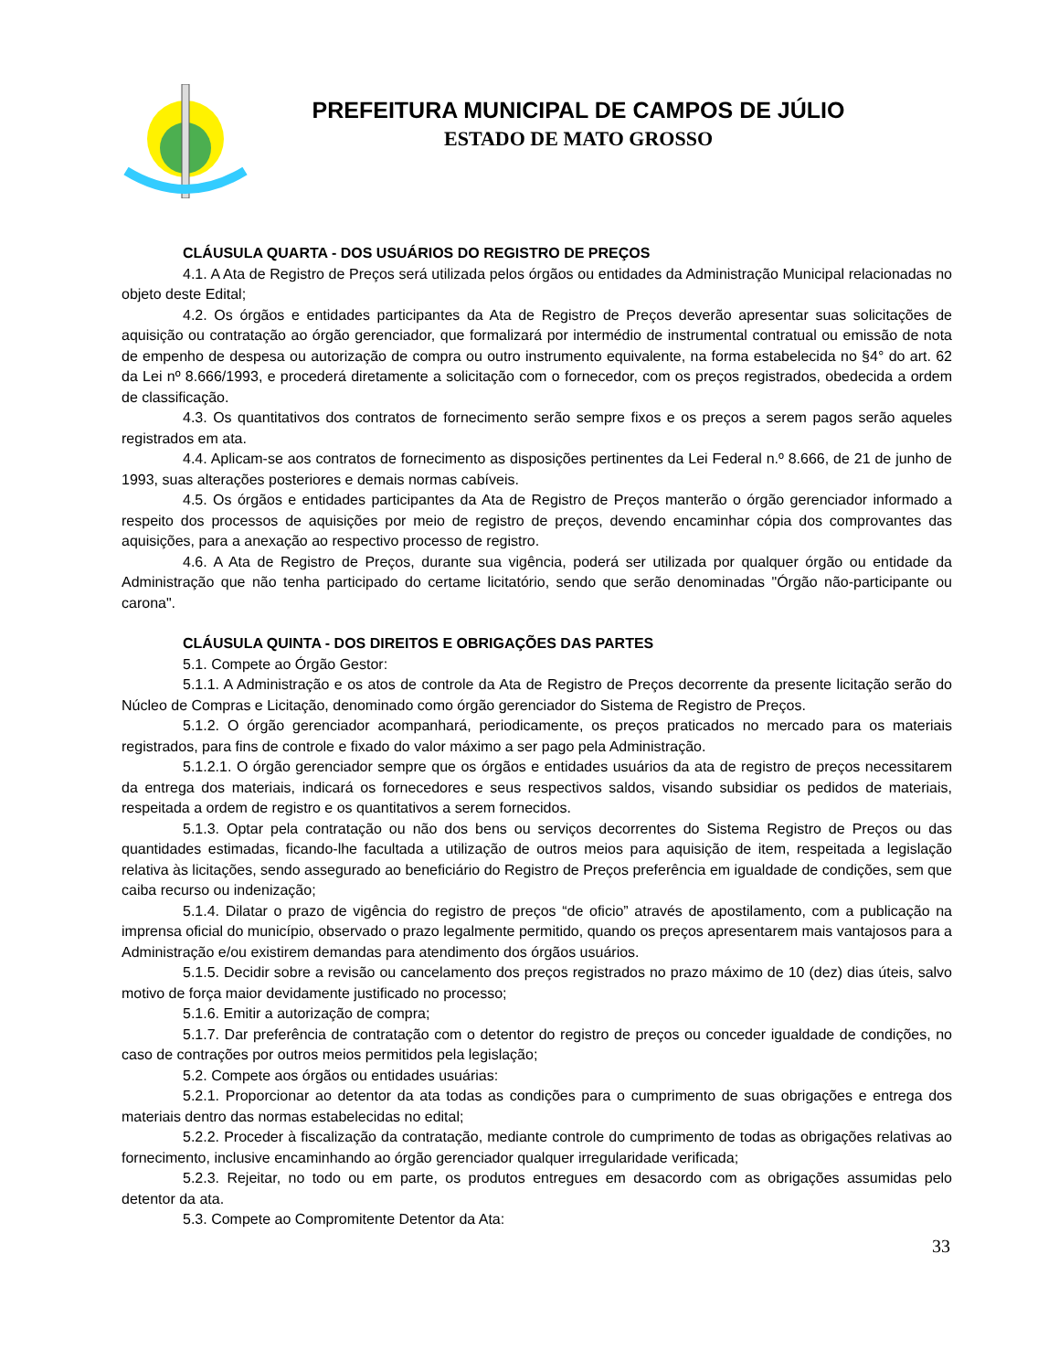PREFEITURA MUNICIPAL DE CAMPOS DE JÚLIO
ESTADO DE MATO GROSSO
CLÁUSULA QUARTA - DOS USUÁRIOS DO REGISTRO DE PREÇOS
4.1. A Ata de Registro de Preços será utilizada pelos órgãos ou entidades da Administração Municipal relacionadas no objeto deste Edital;
4.2. Os órgãos e entidades participantes da Ata de Registro de Preços deverão apresentar suas solicitações de aquisição ou contratação ao órgão gerenciador, que formalizará por intermédio de instrumental contratual ou emissão de nota de empenho de despesa ou autorização de compra ou outro instrumento equivalente, na forma estabelecida no §4° do art. 62 da Lei nº 8.666/1993, e procederá diretamente a solicitação com o fornecedor, com os preços registrados, obedecida a ordem de classificação.
4.3. Os quantitativos dos contratos de fornecimento serão sempre fixos e os preços a serem pagos serão aqueles registrados em ata.
4.4. Aplicam-se aos contratos de fornecimento as disposições pertinentes da Lei Federal n.º 8.666, de 21 de junho de 1993, suas alterações posteriores e demais normas cabíveis.
4.5. Os órgãos e entidades participantes da Ata de Registro de Preços manterão o órgão gerenciador informado a respeito dos processos de aquisições por meio de registro de preços, devendo encaminhar cópia dos comprovantes das aquisições, para a anexação ao respectivo processo de registro.
4.6. A Ata de Registro de Preços, durante sua vigência, poderá ser utilizada por qualquer órgão ou entidade da Administração que não tenha participado do certame licitatório, sendo que serão denominadas "Órgão não-participante ou carona".
CLÁUSULA QUINTA - DOS DIREITOS E OBRIGAÇÕES DAS PARTES
5.1. Compete ao Órgão Gestor:
5.1.1. A Administração e os atos de controle da Ata de Registro de Preços decorrente da presente licitação serão do Núcleo de Compras e Licitação, denominado como órgão gerenciador do Sistema de Registro de Preços.
5.1.2. O órgão gerenciador acompanhará, periodicamente, os preços praticados no mercado para os materiais registrados, para fins de controle e fixado do valor máximo a ser pago pela Administração.
5.1.2.1. O órgão gerenciador sempre que os órgãos e entidades usuários da ata de registro de preços necessitarem da entrega dos materiais, indicará os fornecedores e seus respectivos saldos, visando subsidiar os pedidos de materiais, respeitada a ordem de registro e os quantitativos a serem fornecidos.
5.1.3. Optar pela contratação ou não dos bens ou serviços decorrentes do Sistema Registro de Preços ou das quantidades estimadas, ficando-lhe facultada a utilização de outros meios para aquisição de item, respeitada a legislação relativa às licitações, sendo assegurado ao beneficiário do Registro de Preços preferência em igualdade de condições, sem que caiba recurso ou indenização;
5.1.4. Dilatar o prazo de vigência do registro de preços “de oficio” através de apostilamento, com a publicação na imprensa oficial do município, observado o prazo legalmente permitido, quando os preços apresentarem mais vantajosos para a Administração e/ou existirem demandas para atendimento dos órgãos usuários.
5.1.5. Decidir sobre a revisão ou cancelamento dos preços registrados no prazo máximo de 10 (dez) dias úteis, salvo motivo de força maior devidamente justificado no processo;
5.1.6. Emitir a autorização de compra;
5.1.7. Dar preferência de contratação com o detentor do registro de preços ou conceder igualdade de condições, no caso de contrações por outros meios permitidos pela legislação;
5.2. Compete aos órgãos ou entidades usuárias:
5.2.1. Proporcionar ao detentor da ata todas as condições para o cumprimento de suas obrigações e entrega dos materiais dentro das normas estabelecidas no edital;
5.2.2. Proceder à fiscalização da contratação, mediante controle do cumprimento de todas as obrigações relativas ao fornecimento, inclusive encaminhando ao órgão gerenciador qualquer irregularidade verificada;
5.2.3. Rejeitar, no todo ou em parte, os produtos entregues em desacordo com as obrigações assumidas pelo detentor da ata.
5.3. Compete ao Compromitente Detentor da Ata:
33